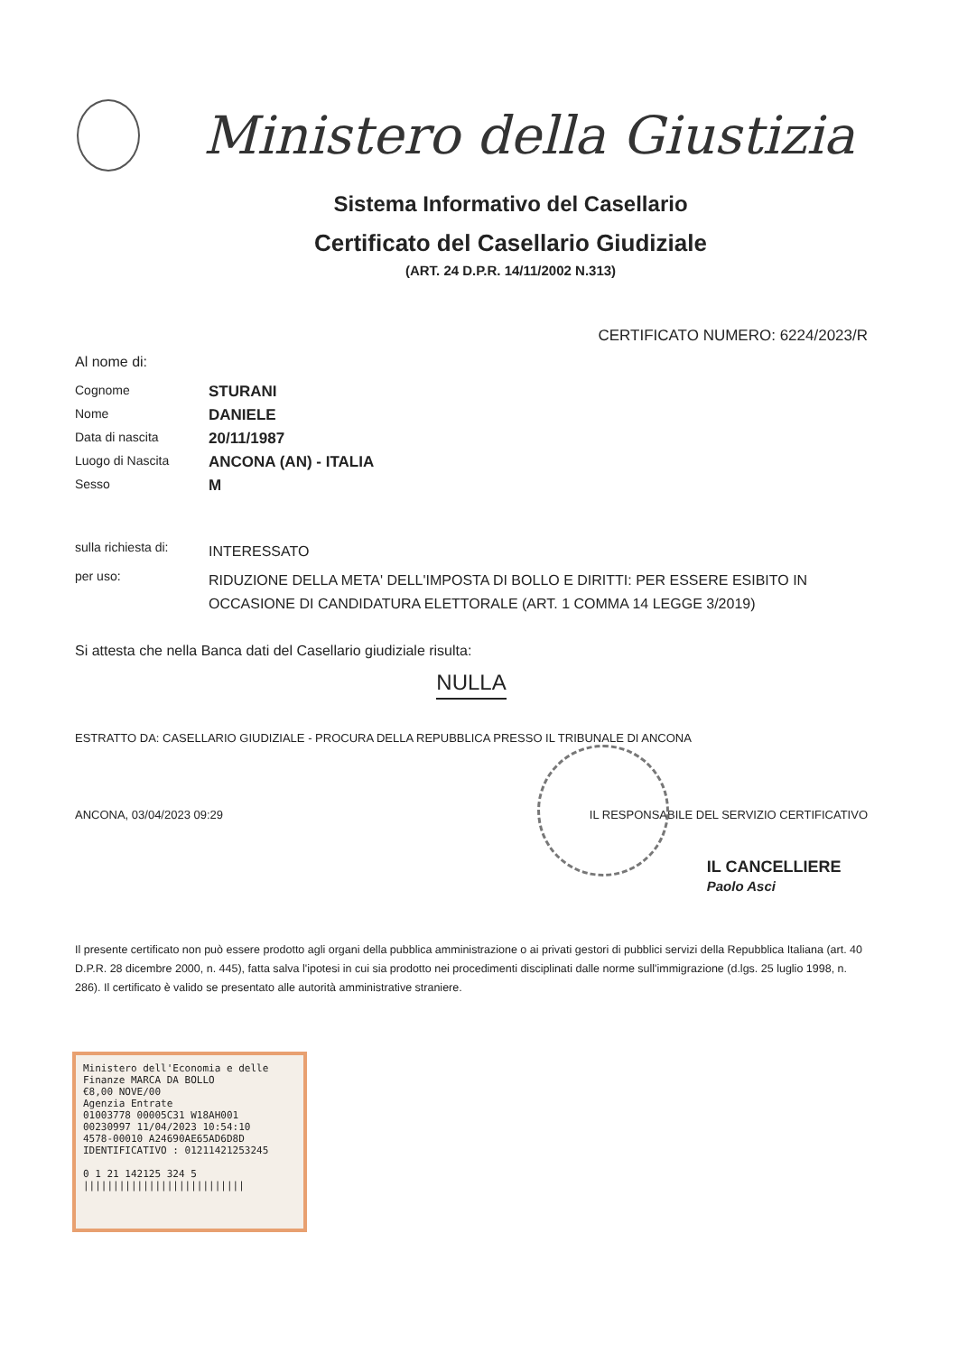Ministero della Giustizia
Sistema Informativo del Casellario
Certificato del Casellario Giudiziale
(ART. 24 D.P.R. 14/11/2002 N.313)
CERTIFICATO NUMERO: 6224/2023/R
Al nome di:
Cognome
STURANI
Nome
DANIELE
Data di nascita
20/11/1987
Luogo di Nascita
ANCONA (AN) - ITALIA
Sesso
M
sulla richiesta di:
INTERESSATO
per uso:
RIDUZIONE DELLA META' DELL'IMPOSTA DI BOLLO E DIRITTI: PER ESSERE ESIBITO IN OCCASIONE DI CANDIDATURA ELETTORALE (ART. 1 COMMA 14 LEGGE 3/2019)
Si attesta che nella Banca dati del Casellario giudiziale risulta:
NULLA
ESTRATTO DA: CASELLARIO GIUDIZIALE - PROCURA DELLA REPUBBLICA PRESSO IL TRIBUNALE DI ANCONA
ANCONA, 03/04/2023 09:29 IL RESPONSABILE DEL SERVIZIO CERTIFICATIVO
IL CANCELLIERE
Paolo Asci
Il presente certificato non può essere prodotto agli organi della pubblica amministrazione o ai privati gestori di pubblici servizi della Repubblica Italiana (art. 40 D.P.R. 28 dicembre 2000, n. 445), fatta salva l'ipotesi in cui sia prodotto nei procedimenti disciplinati dalle norme sull'immigrazione (d.lgs. 25 luglio 1998, n. 286). Il certificato è valido se presentato alle autorità amministrative straniere.
Ministero dell'Economia e delle Finanze MARCA DA BOLLO
€8,00 NOVE/00
Agenzia Entrate
01003778 00005C31 W18AH001
00230997 11/04/2023 10:54:10
4578-00010 A24690AE65AD6D8D
IDENTIFICATIVO : 01211421253245
0 1 21 142125 324 5
|||||||||||||||||||||||||||